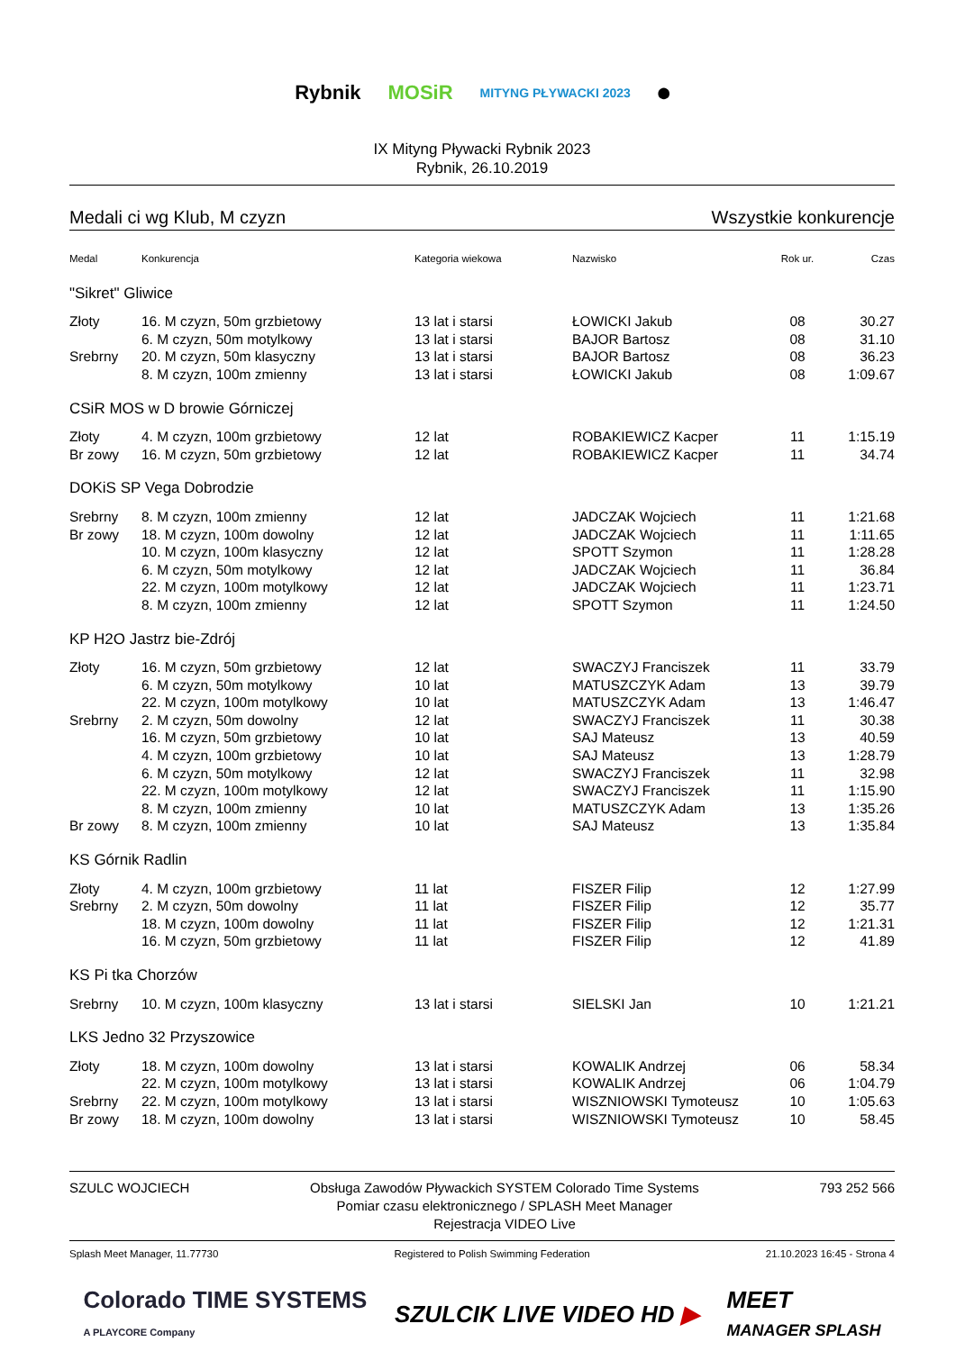Rybnik MOSiR
MITYNG PŁYWACKI 2023
⬤
IX Mityng Pływacki Rybnik 2023
Rybnik, 26.10.2019
Medali ci wg Klub, M czyzn Wszystkie konkurencje
| Medal | Konkurencja | Kategoria wiekowa | Nazwisko | Rok ur. | Czas |
| --- | --- | --- | --- | --- | --- |
| "Sikret" Gliwice | | | | | |
| Złoty | 16. M czyzn, 50m grzbietowy | 13 lat i starsi | ŁOWICKI Jakub | 08 | 30.27 |
| | 6. M czyzn, 50m motylkowy | 13 lat i starsi | BAJOR Bartosz | 08 | 31.10 |
| Srebrny | 20. M czyzn, 50m klasyczny | 13 lat i starsi | BAJOR Bartosz | 08 | 36.23 |
| | 8. M czyzn, 100m zmienny | 13 lat i starsi | ŁOWICKI Jakub | 08 | 1:09.67 |
| CSiR MOS w D browie Górniczej | | | | | |
| Złoty | 4. M czyzn, 100m grzbietowy | 12 lat | ROBAKIEWICZ Kacper | 11 | 1:15.19 |
| Br zowy | 16. M czyzn, 50m grzbietowy | 12 lat | ROBAKIEWICZ Kacper | 11 | 34.74 |
| DOKiS SP Vega Dobrodzie | | | | | |
| Srebrny | 8. M czyzn, 100m zmienny | 12 lat | JADCZAK Wojciech | 11 | 1:21.68 |
| Br zowy | 18. M czyzn, 100m dowolny | 12 lat | JADCZAK Wojciech | 11 | 1:11.65 |
| | 10. M czyzn, 100m klasyczny | 12 lat | SPOTT Szymon | 11 | 1:28.28 |
| | 6. M czyzn, 50m motylkowy | 12 lat | JADCZAK Wojciech | 11 | 36.84 |
| | 22. M czyzn, 100m motylkowy | 12 lat | JADCZAK Wojciech | 11 | 1:23.71 |
| | 8. M czyzn, 100m zmienny | 12 lat | SPOTT Szymon | 11 | 1:24.50 |
| KP H2O Jastrz bie-Zdrój | | | | | |
| Złoty | 16. M czyzn, 50m grzbietowy | 12 lat | SWACZYJ Franciszek | 11 | 33.79 |
| | 6. M czyzn, 50m motylkowy | 10 lat | MATUSZCZYK Adam | 13 | 39.79 |
| | 22. M czyzn, 100m motylkowy | 10 lat | MATUSZCZYK Adam | 13 | 1:46.47 |
| Srebrny | 2. M czyzn, 50m dowolny | 12 lat | SWACZYJ Franciszek | 11 | 30.38 |
| | 16. M czyzn, 50m grzbietowy | 10 lat | SAJ Mateusz | 13 | 40.59 |
| | 4. M czyzn, 100m grzbietowy | 10 lat | SAJ Mateusz | 13 | 1:28.79 |
| | 6. M czyzn, 50m motylkowy | 12 lat | SWACZYJ Franciszek | 11 | 32.98 |
| | 22. M czyzn, 100m motylkowy | 12 lat | SWACZYJ Franciszek | 11 | 1:15.90 |
| | 8. M czyzn, 100m zmienny | 10 lat | MATUSZCZYK Adam | 13 | 1:35.26 |
| Br zowy | 8. M czyzn, 100m zmienny | 10 lat | SAJ Mateusz | 13 | 1:35.84 |
| KS Górnik Radlin | | | | | |
| Złoty | 4. M czyzn, 100m grzbietowy | 11 lat | FISZER Filip | 12 | 1:27.99 |
| Srebrny | 2. M czyzn, 50m dowolny | 11 lat | FISZER Filip | 12 | 35.77 |
| | 18. M czyzn, 100m dowolny | 11 lat | FISZER Filip | 12 | 1:21.31 |
| | 16. M czyzn, 50m grzbietowy | 11 lat | FISZER Filip | 12 | 41.89 |
| KS Pi tka Chorzów | | | | | |
| Srebrny | 10. M czyzn, 100m klasyczny | 13 lat i starsi | SIELSKI Jan | 10 | 1:21.21 |
| LKS Jedno 32 Przyszowice | | | | | |
| Złoty | 18. M czyzn, 100m dowolny | 13 lat i starsi | KOWALIK Andrzej | 06 | 58.34 |
| | 22. M czyzn, 100m motylkowy | 13 lat i starsi | KOWALIK Andrzej | 06 | 1:04.79 |
| Srebrny | 22. M czyzn, 100m motylkowy | 13 lat i starsi | WISZNIOWSKI Tymoteusz | 10 | 1:05.63 |
| Br zowy | 18. M czyzn, 100m dowolny | 13 lat i starsi | WISZNIOWSKI Tymoteusz | 10 | 58.45 |
SZULC WOJCIECH Obsługa Zawodów Pływackich SYSTEM Colorado Time Systems
Pomiar czasu elektronicznego / SPLASH Meet Manager
Rejestracja VIDEO Live 793 252 566
Splash Meet Manager, 11.77730 Registered to Polish Swimming Federation 21.10.2023 16:45 - Strona 4
Colorado TIME SYSTEMS
A PLAYCORE Company SZULCIK LIVE VIDEO HD ▶ MEET
MANAGER SPLASH